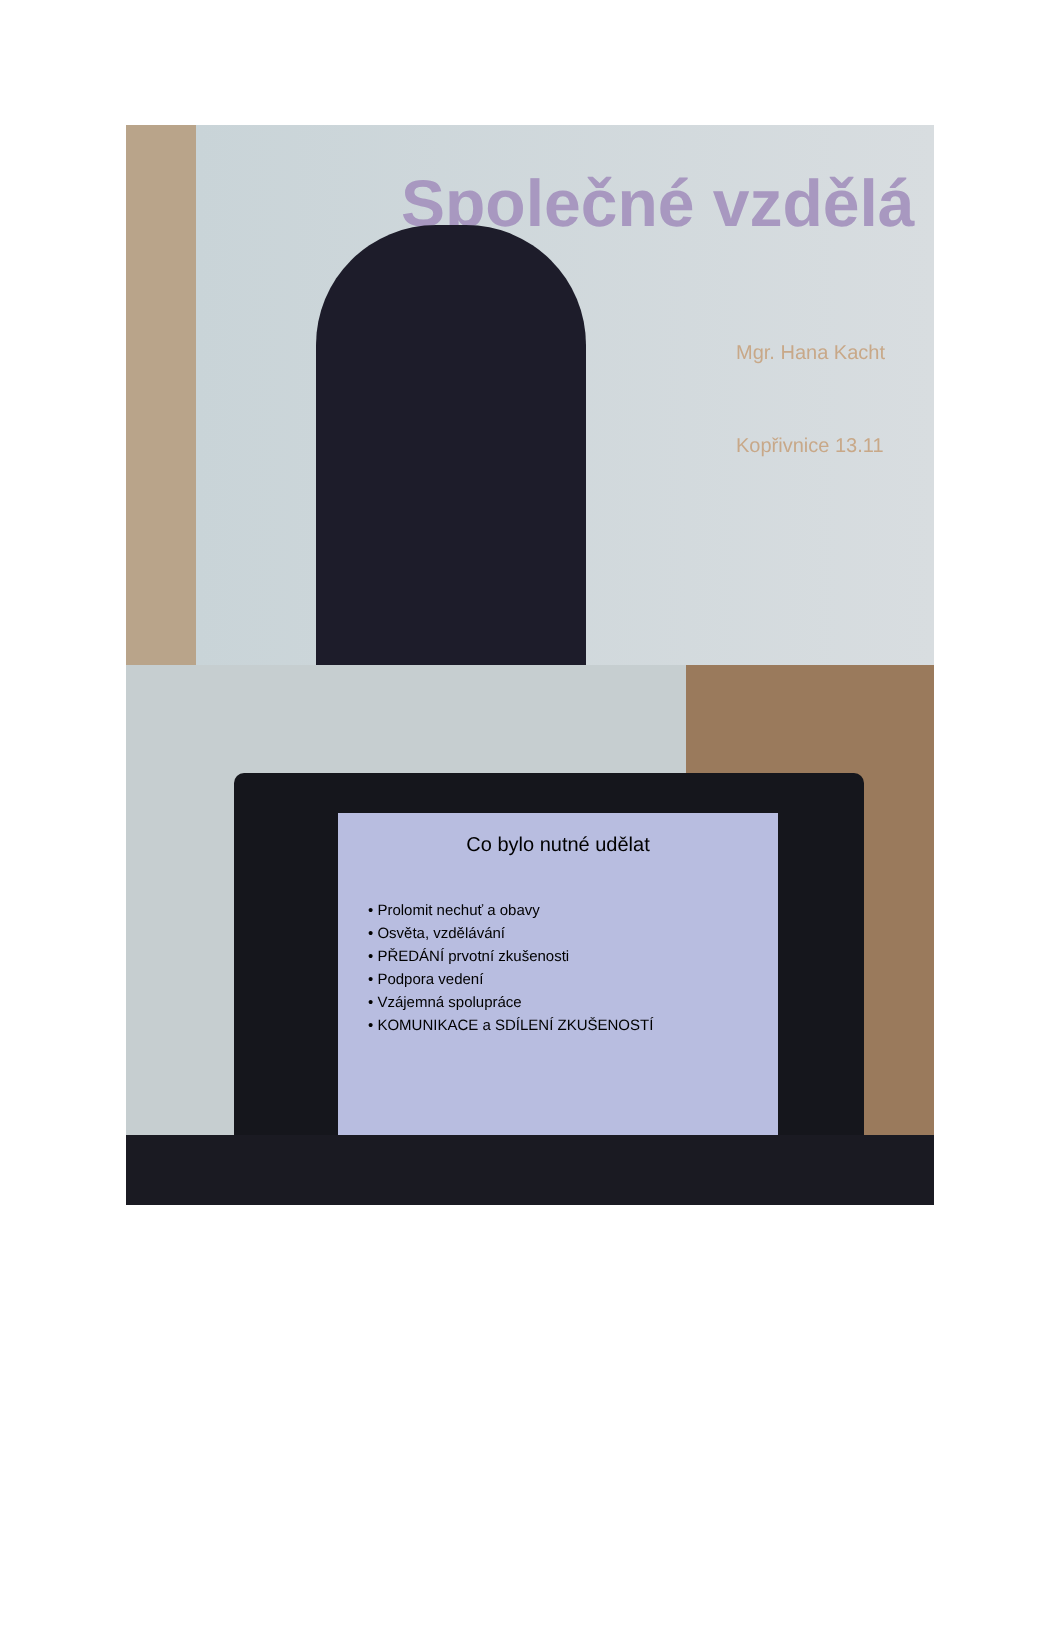Společné vzdělá
Mgr. Hana Kacht
Kopřivnice 13.11
Co bylo nutné udělat
• Prolomit nechuť a obavy
• Osvěta, vzdělávání
• PŘEDÁNÍ prvotní zkušenosti
• Podpora vedení
• Vzájemná spolupráce
• KOMUNIKACE a SDÍLENÍ ZKUŠENOSTÍ